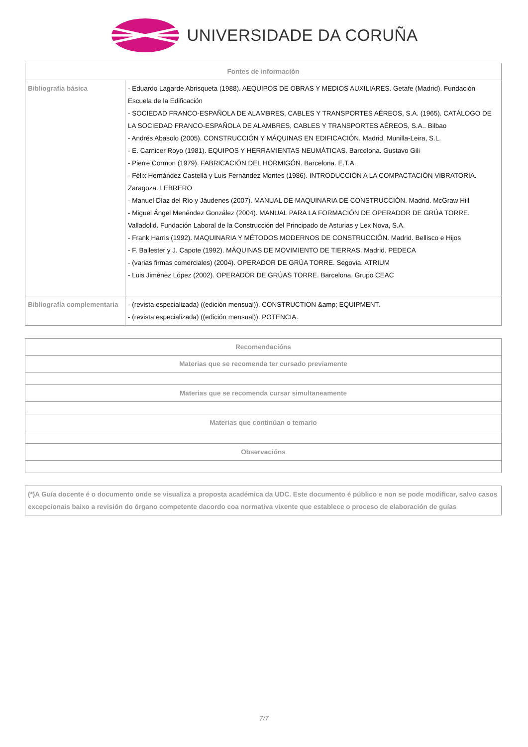UNIVERSIDADE DA CORUÑA
| Fontes de información | |
| --- | --- |
| Bibliografía básica | - Eduardo Lagarde Abrisqueta (1988). AEQUIPOS DE OBRAS Y MEDIOS AUXILIARES. Getafe (Madrid). Fundación Escuela de la Edificación - SOCIEDAD FRANCO-ESPAÑOLA DE ALAMBRES, CABLES Y TRANSPORTES AÉREOS, S.A. (1965). CATÁLOGO DE LA SOCIEDAD FRANCO-ESPAÑOLA DE ALAMBRES, CABLES Y TRANSPORTES AÉREOS, S.A.. Bilbao - Andrés Abasolo (2005). CONSTRUCCIÓN Y MÁQUINAS EN EDIFICACIÓN. Madrid. Munilla-Leira, S.L. - E. Carnicer Royo (1981). EQUIPOS Y HERRAMIENTAS NEUMÁTICAS. Barcelona. Gustavo Gili - Pierre Cormon (1979). FABRICACIÓN DEL HORMIGÓN. Barcelona. E.T.A. - Félix Hernández Castellá y Luis Fernández Montes (1986). INTRODUCCIÓN A LA COMPACTACIÓN VIBRATORIA. Zaragoza. LEBRERO - Manuel Díaz del Río y Jáudenes (2007). MANUAL DE MAQUINARIA DE CONSTRUCCIÓN. Madrid. McGraw Hill - Miguel Ángel Menéndez González (2004). MANUAL PARA LA FORMACIÓN DE OPERADOR DE GRÚA TORRE. Valladolid. Fundación Laboral de la Construcción del Principado de Asturias y Lex Nova, S.A. - Frank Harris (1992). MAQUINARIA Y MÉTODOS MODERNOS DE CONSTRUCCIÓN. Madrid. Bellisco e Hijos - F. Ballester y J. Capote (1992). MÁQUINAS DE MOVIMIENTO DE TIERRAS. Madrid. PEDECA - (varias firmas comerciales) (2004). OPERADOR DE GRÚA TORRE. Segovia. ATRIUM - Luis Jiménez López (2002). OPERADOR DE GRÚAS TORRE. Barcelona. Grupo CEAC |
| Bibliografía complementaria | - (revista especializada) ((edición mensual)). CONSTRUCTION &amp; EQUIPMENT. - (revista especializada) ((edición mensual)). POTENCIA. |
| Recomendacións |
| --- |
| Materias que se recomenda ter cursado previamente |
| Materias que se recomenda cursar simultaneamente |
| Materias que continúan o temario |
| Observacións |
| (*)A Guía docente é o documento onde se visualiza a proposta académica da UDC. Este documento é público e non se pode modificar, salvo casos excepcionais baixo a revisión do órgano competente dacordo coa normativa vixente que establece o proceso de elaboración de guías |
7/7